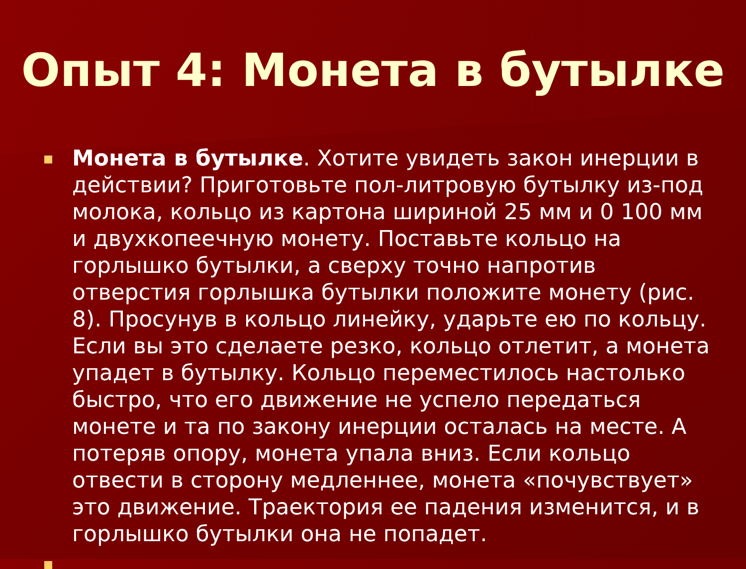Опыт 4: Монета в бутылке
Монета в бутылке. Хотите увидеть закон инерции в действии? Приготовьте пол-литровую бутылку из-под молока, кольцо из картона шириной 25 мм и 0 100 мм и двухкопеечную монету. Поставьте кольцо на горлышко бутылки, а сверху точно напротив отверстия горлышка бутылки положите монету (рис. 8). Просунув в кольцо линейку, ударьте ею по кольцу. Если вы это сделаете резко, кольцо отлетит, а монета упадет в бутылку. Кольцо переместилось настолько быстро, что его движение не успело передаться монете и та по закону инерции осталась на месте. А потеряв опору, монета упала вниз. Если кольцо отвести в сторону медленнее, монета «почувствует» это движение. Траектория ее падения изменится, и в горлышко бутылки она не попадет.